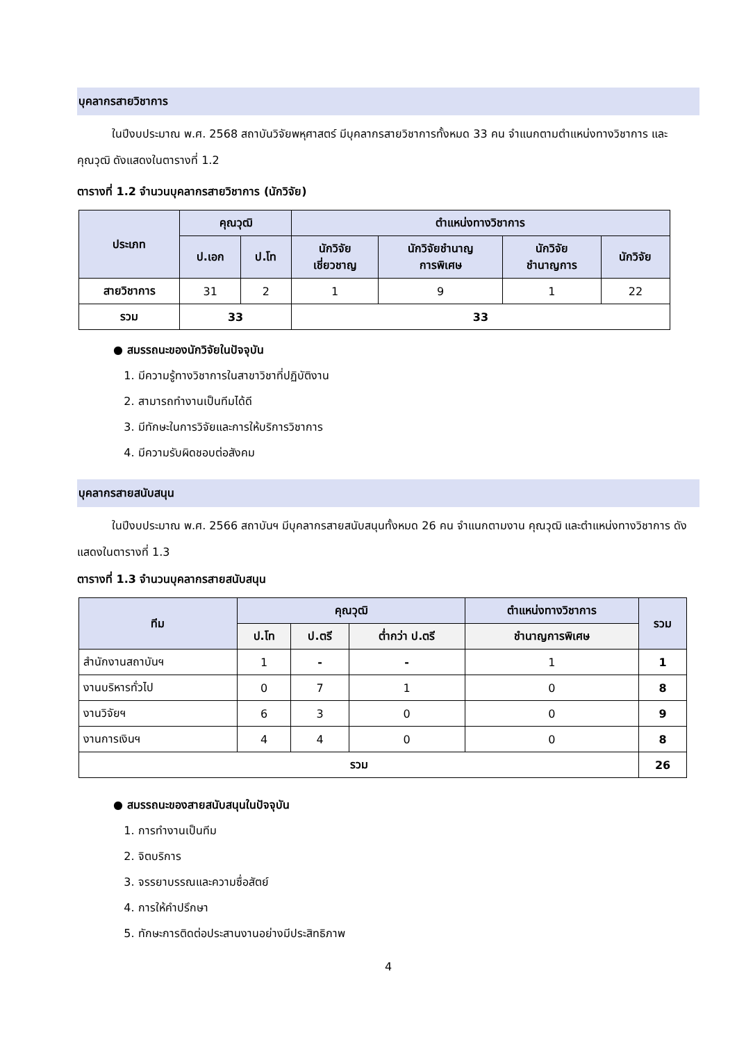บุคลากรสายวิชาการ
ในปีงบประมาณ พ.ศ. 2568 สถาบันวิจัยพหุศาสตร์ มีบุคลากรสายวิชาการทั้งหมด 33 คน จำแนกตามตำแหน่งทางวิชาการ และคุณวุฒิ ดังแสดงในตารางที่ 1.2
ตารางที่ 1.2 จำนวนบุคลากรสายวิชาการ (นักวิจัย)
| ประเภท | คุณวุฒิ | | ตำแหน่งทางวิชาการ | | | |
| --- | --- | --- | --- | --- | --- | --- |
| | ป.เอก | ป.โท | นักวิจัย เชี่ยวชาญ | นักวิจัยชำนาญ การพิเศษ | นักวิจัย ชำนาญการ | นักวิจัย |
| สายวิชาการ | 31 | 2 | 1 | 9 | 1 | 22 |
| รวม | 33 | | 33 | | | |
● สมรรถนะของนักวิจัยในปัจจุบัน
1. มีความรู้ทางวิชาการในสาขาวิชาที่ปฏิบัติงาน
2. สามารถทำงานเป็นทีมได้ดี
3. มีทักษะในการวิจัยและการให้บริการวิชาการ
4. มีความรับผิดชอบต่อสังคม
บุคลากรสายสนับสนุน
ในปีงบประมาณ พ.ศ. 2566 สถาบันฯ มีบุคลากรสายสนับสนุนทั้งหมด 26 คน จำแนกตามงาน คุณวุฒิ และตำแหน่งทางวิชาการ ดังแสดงในตารางที่ 1.3
ตารางที่ 1.3 จำนวนบุคลากรสายสนับสนุน
| ทีม | คุณวุฒิ | | | ตำแหน่งทางวิชาการ | รวม |
| --- | --- | --- | --- | --- | --- |
| | ป.โท | ป.ตรี | ต่ำกว่า ป.ตรี | ชำนาญการพิเศษ | |
| สำนักงานสถาบันฯ | 1 | - | - | 1 | 1 |
| งานบริหารทั่วไป | 0 | 7 | 1 | 0 | 8 |
| งานวิจัยฯ | 6 | 3 | 0 | 0 | 9 |
| งานการเงินฯ | 4 | 4 | 0 | 0 | 8 |
| รวม | | | | | 26 |
● สมรรถนะของสายสนับสนุนในปัจจุบัน
1. การทำงานเป็นทีม
2. จิตบริการ
3. จรรยาบรรณและความซื่อสัตย์
4. การให้คำปรึกษา
5. ทักษะการติดต่อประสานงานอย่างมีประสิทธิภาพ
4